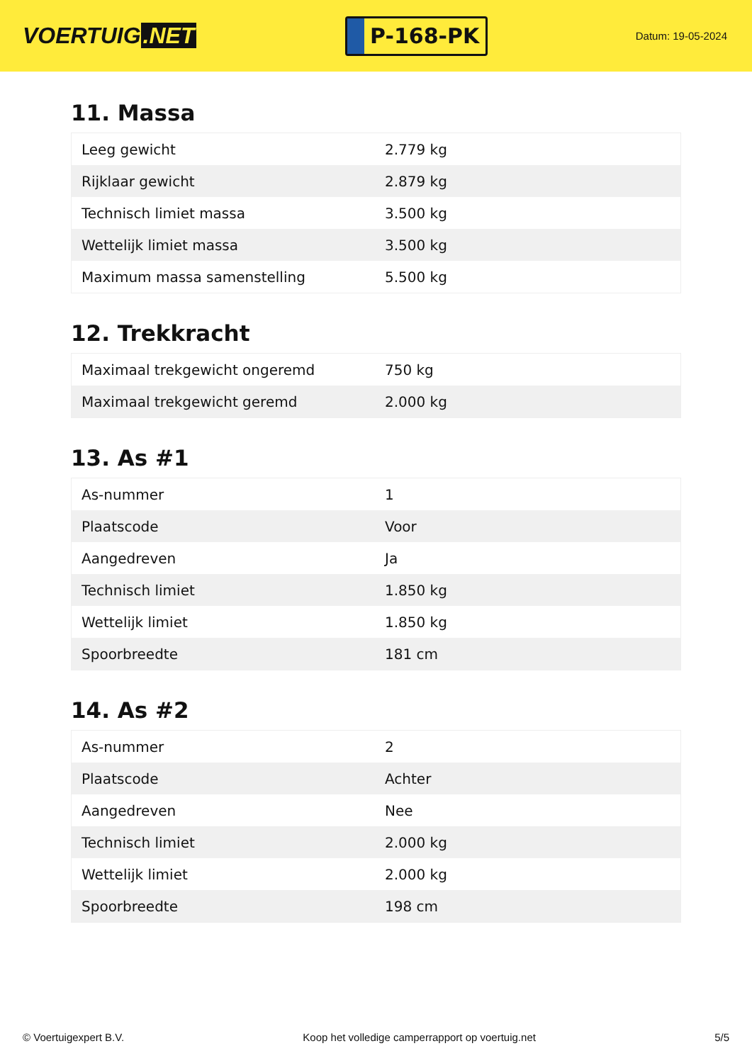VOERTUIG.NET
P-168-PK
Datum: 19-05-2024
11. Massa
| Leeg gewicht | 2.779 kg |
| Rijklaar gewicht | 2.879 kg |
| Technisch limiet massa | 3.500 kg |
| Wettelijk limiet massa | 3.500 kg |
| Maximum massa samenstelling | 5.500 kg |
12. Trekkracht
| Maximaal trekgewicht ongeremd | 750 kg |
| Maximaal trekgewicht geremd | 2.000 kg |
13. As #1
| As-nummer | 1 |
| Plaatscode | Voor |
| Aangedreven | Ja |
| Technisch limiet | 1.850 kg |
| Wettelijk limiet | 1.850 kg |
| Spoorbreedte | 181 cm |
14. As #2
| As-nummer | 2 |
| Plaatscode | Achter |
| Aangedreven | Nee |
| Technisch limiet | 2.000 kg |
| Wettelijk limiet | 2.000 kg |
| Spoorbreedte | 198 cm |
© Voertuigexpert B.V. Koop het volledige camperrapport op voertuig.net 5/5